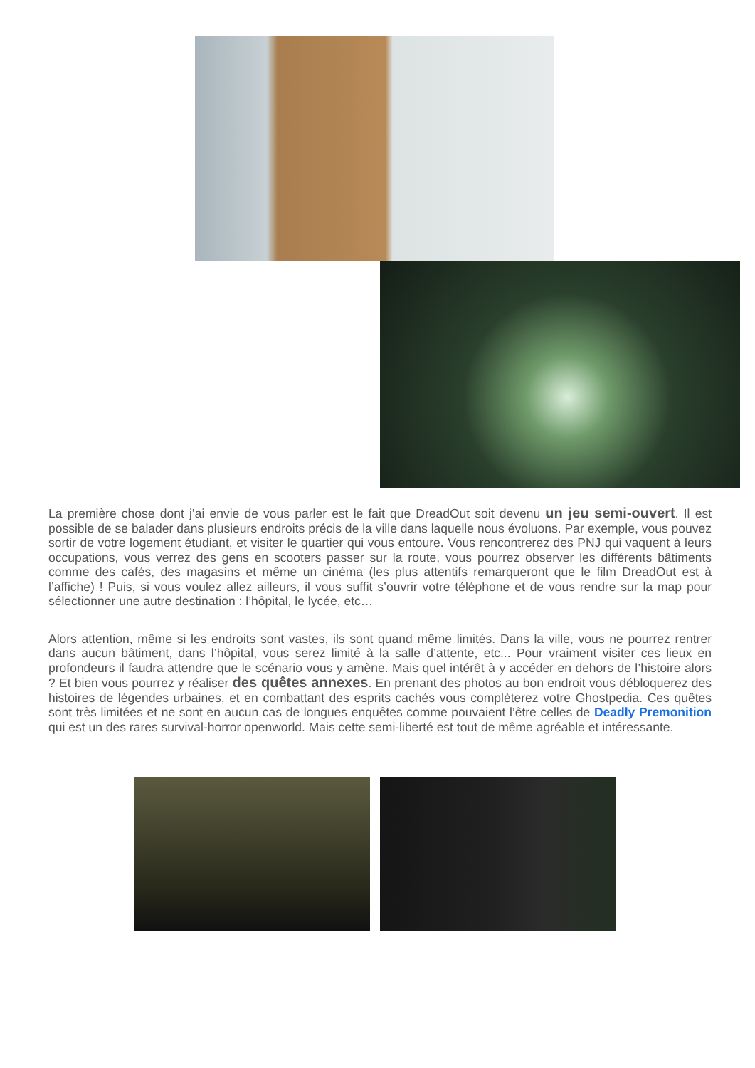La première chose dont j’ai envie de vous parler est le fait que DreadOut soit devenu un jeu semi-ouvert. Il est possible de se balader dans plusieurs endroits précis de la ville dans laquelle nous évoluons. Par exemple, vous pouvez sortir de votre logement étudiant, et visiter le quartier qui vous entoure. Vous rencontrerez des PNJ qui vaquent à leurs occupations, vous verrez des gens en scooters passer sur la route, vous pourrez observer les différents bâtiments comme des cafés, des magasins et même un cinéma (les plus attentifs remarqueront que le film DreadOut est à l’affiche) ! Puis, si vous voulez allez ailleurs, il vous suffit s’ouvrir votre téléphone et de vous rendre sur la map pour sélectionner une autre destination : l’hôpital, le lycée, etc…
Alors attention, même si les endroits sont vastes, ils sont quand même limités. Dans la ville, vous ne pourrez rentrer dans aucun bâtiment, dans l’hôpital, vous serez limité à la salle d’attente, etc... Pour vraiment visiter ces lieux en profondeurs il faudra attendre que le scénario vous y amène. Mais quel intérêt à y accéder en dehors de l’histoire alors ? Et bien vous pourrez y réaliser des quêtes annexes. En prenant des photos au bon endroit vous débloquerez des histoires de légendes urbaines, et en combattant des esprits cachés vous complèterez votre Ghostpedia. Ces quêtes sont très limitées et ne sont en aucun cas de longues enquêtes comme pouvaient l’être celles de Deadly Premonition qui est un des rares survival-horror openworld. Mais cette semi-liberté est tout de même agréable et intéressante.